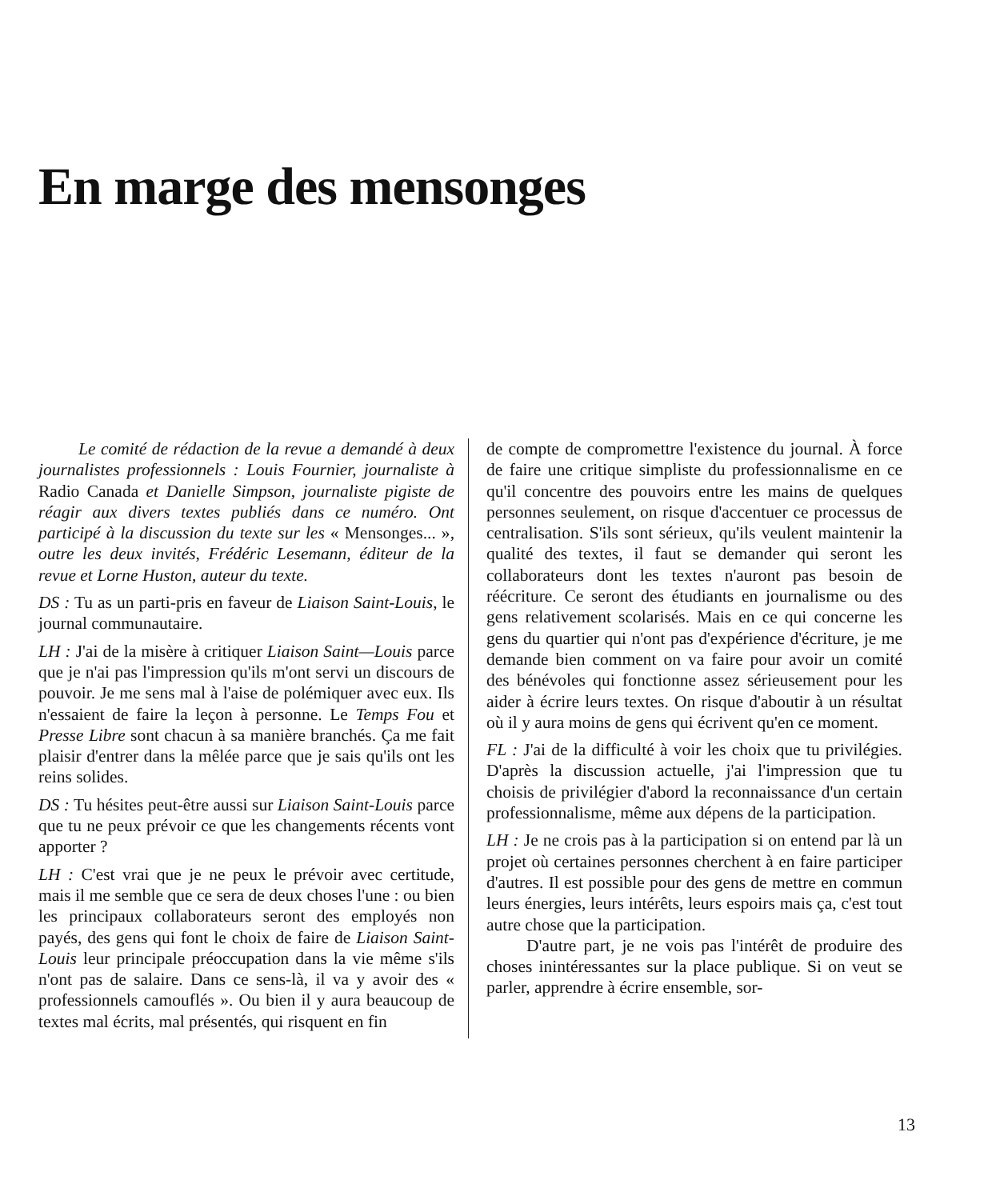En marge des mensonges
Le comité de rédaction de la revue a demandé à deux journalistes professionnels : Louis Fournier, journaliste à Radio Canada et Danielle Simpson, journaliste pigiste de réagir aux divers textes publiés dans ce numéro. Ont participé à la discussion du texte sur les « Mensonges... », outre les deux invités, Frédéric Lesemann, éditeur de la revue et Lorne Huston, auteur du texte.
DS : Tu as un parti-pris en faveur de Liaison Saint-Louis, le journal communautaire.
LH : J'ai de la misère à critiquer Liaison Saint—Louis parce que je n'ai pas l'impression qu'ils m'ont servi un discours de pouvoir. Je me sens mal à l'aise de polémiquer avec eux. Ils n'essaient de faire la leçon à personne. Le Temps Fou et Presse Libre sont chacun à sa manière branchés. Ça me fait plaisir d'entrer dans la mêlée parce que je sais qu'ils ont les reins solides.
DS : Tu hésites peut-être aussi sur Liaison Saint-Louis parce que tu ne peux prévoir ce que les changements récents vont apporter ?
LH : C'est vrai que je ne peux le prévoir avec certitude, mais il me semble que ce sera de deux choses l'une : ou bien les principaux collaborateurs seront des employés non payés, des gens qui font le choix de faire de Liaison Saint-Louis leur principale préoccupation dans la vie même s'ils n'ont pas de salaire. Dans ce sens-là, il va y avoir des « professionnels camouflés ». Ou bien il y aura beaucoup de textes mal écrits, mal présentés, qui risquent en fin
de compte de compromettre l'existence du journal. À force de faire une critique simpliste du professionnalisme en ce qu'il concentre des pouvoirs entre les mains de quelques personnes seulement, on risque d'accentuer ce processus de centralisation. S'ils sont sérieux, qu'ils veulent maintenir la qualité des textes, il faut se demander qui seront les collaborateurs dont les textes n'auront pas besoin de réécriture. Ce seront des étudiants en journalisme ou des gens relativement scolarisés. Mais en ce qui concerne les gens du quartier qui n'ont pas d'expérience d'écriture, je me demande bien comment on va faire pour avoir un comité des bénévoles qui fonctionne assez sérieusement pour les aider à écrire leurs textes. On risque d'aboutir à un résultat où il y aura moins de gens qui écrivent qu'en ce moment.
FL : J'ai de la difficulté à voir les choix que tu privilégies. D'après la discussion actuelle, j'ai l'impression que tu choisis de privilégier d'abord la reconnaissance d'un certain professionnalisme, même aux dépens de la participation.
LH : Je ne crois pas à la participation si on entend par là un projet où certaines personnes cherchent à en faire participer d'autres. Il est possible pour des gens de mettre en commun leurs énergies, leurs intérêts, leurs espoirs mais ça, c'est tout autre chose que la participation.
D'autre part, je ne vois pas l'intérêt de produire des choses inintéressantes sur la place publique. Si on veut se parler, apprendre à écrire ensemble, sor-
13